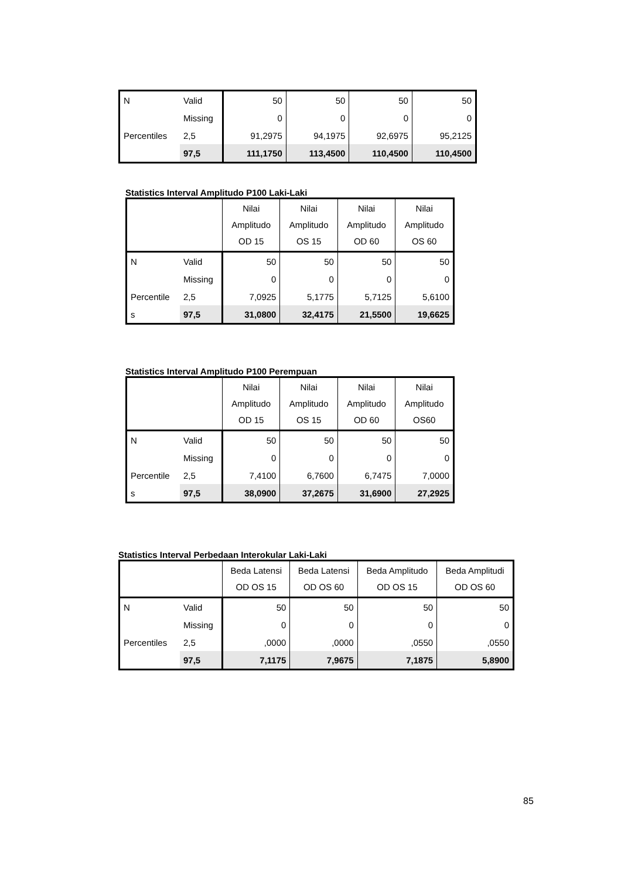| N | Valid | 50 | 50 | 50 | 50 |
| | Missing | 0 | 0 | 0 | 0 |
| Percentiles | 2,5 | 91,2975 | 94,1975 | 92,6975 | 95,2125 |
| | 97,5 | 111,1750 | 113,4500 | 110,4500 | 110,4500 |
Statistics Interval Amplitudo P100 Laki-Laki
| | | Nilai Amplitudo OD 15 | Nilai Amplitudo OS 15 | Nilai Amplitudo OD 60 | Nilai Amplitudo OS 60 |
| --- | --- | --- | --- | --- | --- |
| N | Valid | 50 | 50 | 50 | 50 |
| | Missing | 0 | 0 | 0 | 0 |
| Percentile | 2,5 | 7,0925 | 5,1775 | 5,7125 | 5,6100 |
| s | 97,5 | 31,0800 | 32,4175 | 21,5500 | 19,6625 |
Statistics Interval Amplitudo P100 Perempuan
| | | Nilai Amplitudo OD 15 | Nilai Amplitudo OS 15 | Nilai Amplitudo OD 60 | Nilai Amplitudo OS60 |
| --- | --- | --- | --- | --- | --- |
| N | Valid | 50 | 50 | 50 | 50 |
| | Missing | 0 | 0 | 0 | 0 |
| Percentile | 2,5 | 7,4100 | 6,7600 | 6,7475 | 7,0000 |
| s | 97,5 | 38,0900 | 37,2675 | 31,6900 | 27,2925 |
Statistics Interval Perbedaan Interokular Laki-Laki
| | | Beda Latensi OD OS 15 | Beda Latensi OD OS 60 | Beda Amplitudo OD OS 15 | Beda Amplitudi OD OS 60 |
| --- | --- | --- | --- | --- | --- |
| N | Valid | 50 | 50 | 50 | 50 |
| | Missing | 0 | 0 | 0 | 0 |
| Percentiles | 2,5 | ,0000 | ,0000 | ,0550 | ,0550 |
| | 97,5 | 7,1175 | 7,9675 | 7,1875 | 5,8900 |
85